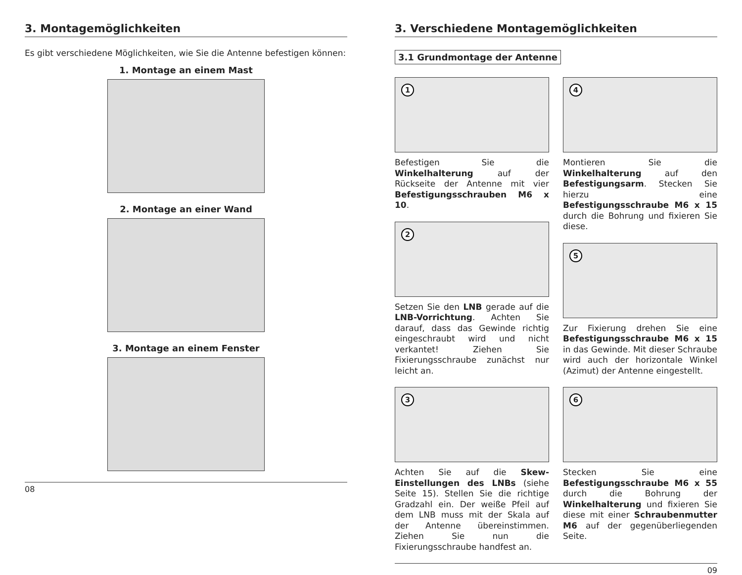3. Montagemöglichkeiten
Es gibt verschiedene Möglichkeiten, wie Sie die Antenne befestigen können:
1. Montage an einem Mast
2. Montage an einer Wand
3. Montage an einem Fenster
08
3. Verschiedene Montagemöglichkeiten
3.1 Grundmontage der Antenne
1
Befestigen Sie die Winkelhalterung auf der Rückseite der Antenne mit vier Befestigungsschrauben M6 x 10.
2
Setzen Sie den LNB gerade auf die LNB-Vorrichtung. Achten Sie darauf, dass das Gewinde richtig eingeschraubt wird und nicht verkantet! Ziehen Sie Fixierungsschraube zunächst nur leicht an.
3
Achten Sie auf die Skew-Einstellungen des LNBs (siehe Seite 15). Stellen Sie die richtige Gradzahl ein. Der weiße Pfeil auf dem LNB muss mit der Skala auf der Antenne übereinstimmen. Ziehen Sie nun die Fixierungsschraube handfest an.
4
Montieren Sie die Winkelhalterung auf den Befestigungsarm. Stecken Sie hierzu eine Befestigungsschraube M6 x 15 durch die Bohrung und fixieren Sie diese.
5
Zur Fixierung drehen Sie eine Befestigungsschraube M6 x 15 in das Gewinde. Mit dieser Schraube wird auch der horizontale Winkel (Azimut) der Antenne eingestellt.
6
Stecken Sie eine Befestigungsschraube M6 x 55 durch die Bohrung der Winkelhalterung und fixieren Sie diese mit einer Schraubenmutter M6 auf der gegenüberliegenden Seite.
09